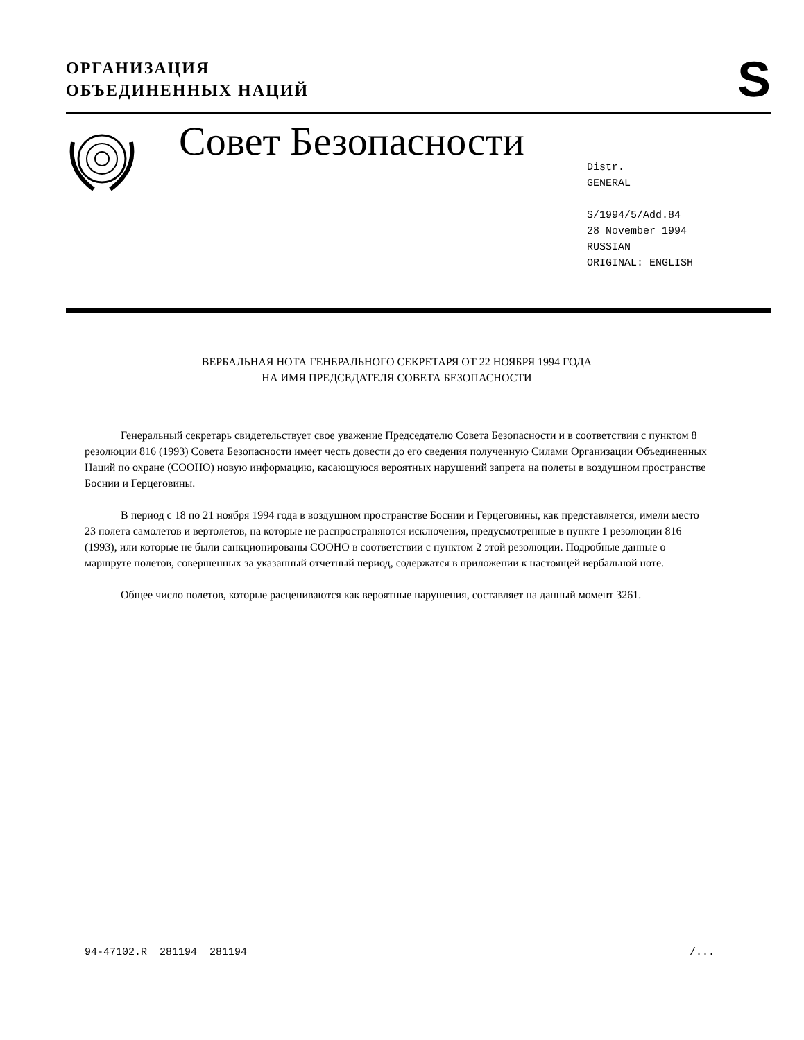ОРГАНИЗАЦИЯ
ОБЪЕДИНЕННЫХ НАЦИЙ
S
Совет Безопасности
Distr.
GENERAL
S/1994/5/Add.84
28 November 1994
RUSSIAN
ORIGINAL: ENGLISH
ВЕРБАЛЬНАЯ НОТА ГЕНЕРАЛЬНОГО СЕКРЕТАРЯ ОТ 22 НОЯБРЯ 1994 ГОДА
НА ИМЯ ПРЕДСЕДАТЕЛЯ СОВЕТА БЕЗОПАСНОСТИ
Генеральный секретарь свидетельствует свое уважение Председателю Совета Безопасности и в соответствии с пунктом 8 резолюции 816 (1993) Совета Безопасности имеет честь довести до его сведения полученную Силами Организации Объединенных Наций по охране (СООНО) новую информацию, касающуюся вероятных нарушений запрета на полеты в воздушном пространстве Боснии и Герцеговины.
В период с 18 по 21 ноября 1994 года в воздушном пространстве Боснии и Герцеговины, как представляется, имели место 23 полета самолетов и вертолетов, на которые не распространяются исключения, предусмотренные в пункте 1 резолюции 816 (1993), или которые не были санкционированы СООНО в соответствии с пунктом 2 этой резолюции. Подробные данные о маршруте полетов, совершенных за указанный отчетный период, содержатся в приложении к настоящей вербальной ноте.
Общее число полетов, которые расцениваются как вероятные нарушения, составляет на данный момент 3261.
94-47102.R 281194 281194 /...